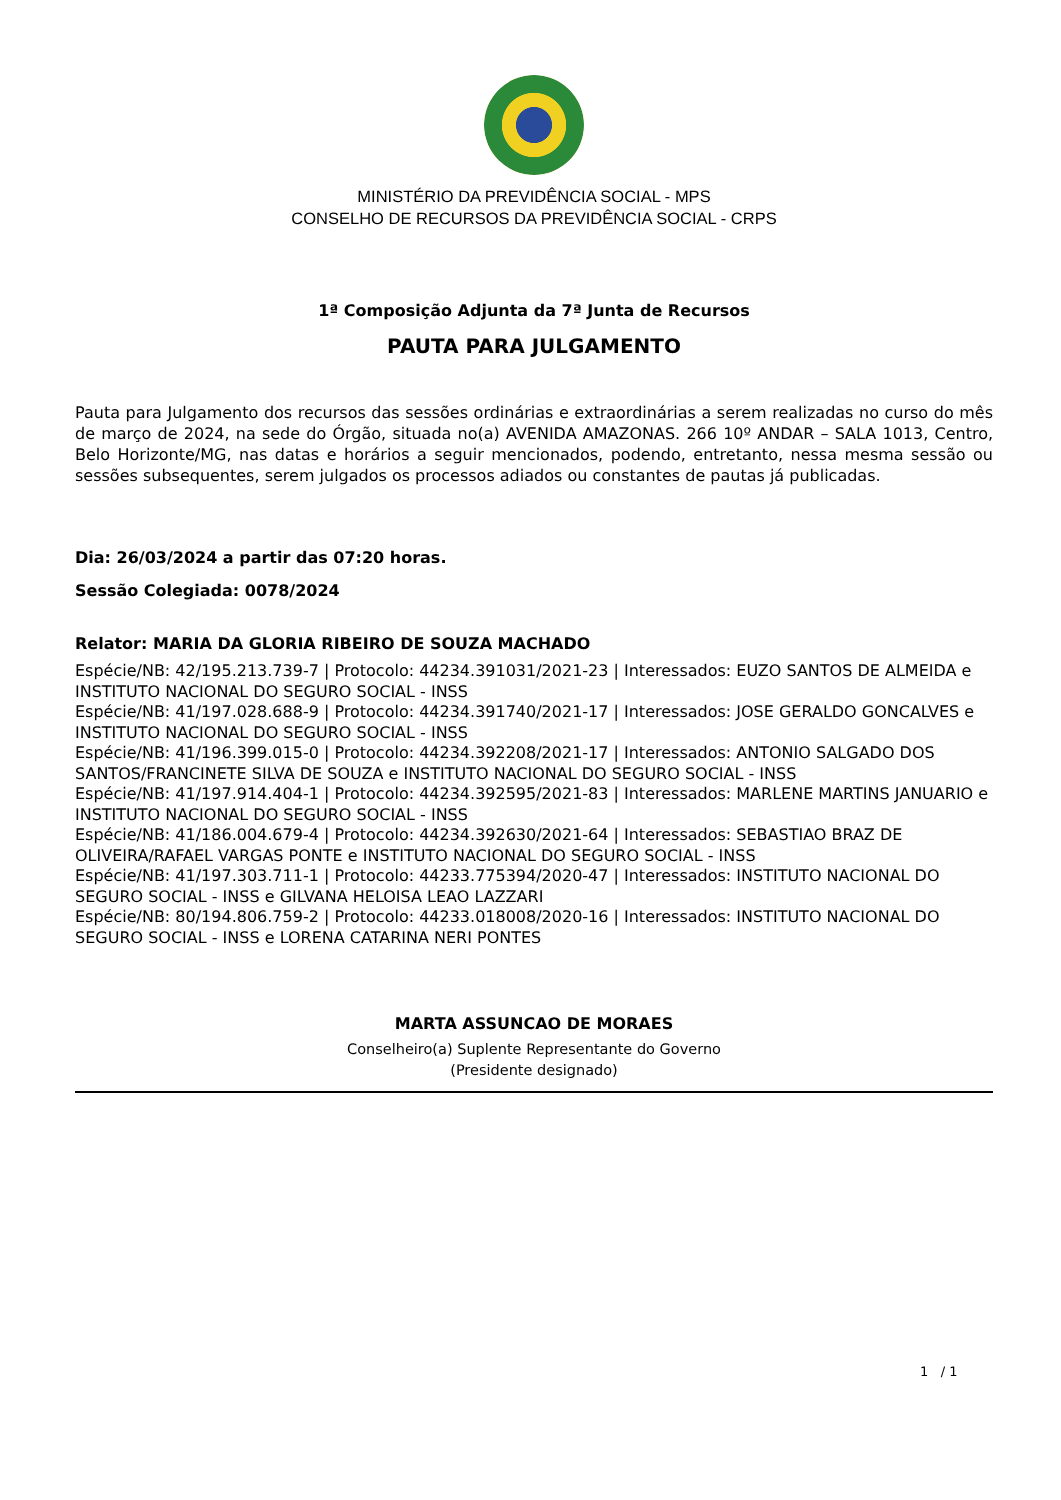MINISTÉRIO DA PREVIDÊNCIA SOCIAL - MPS
CONSELHO DE RECURSOS DA PREVIDÊNCIA SOCIAL - CRPS
1ª Composição Adjunta da 7ª Junta de Recursos
PAUTA PARA JULGAMENTO
Pauta para Julgamento dos recursos das sessões ordinárias e extraordinárias a serem realizadas no curso do mês de março de 2024, na sede do Órgão, situada no(a) AVENIDA AMAZONAS. 266 10º ANDAR – SALA 1013, Centro, Belo Horizonte/MG, nas datas e horários a seguir mencionados, podendo, entretanto, nessa mesma sessão ou sessões subsequentes, serem julgados os processos adiados ou constantes de pautas já publicadas.
Dia: 26/03/2024 a partir das 07:20 horas.
Sessão Colegiada: 0078/2024
Relator: MARIA DA GLORIA RIBEIRO DE SOUZA MACHADO
Espécie/NB: 42/195.213.739-7 | Protocolo: 44234.391031/2021-23 | Interessados: EUZO SANTOS DE ALMEIDA e INSTITUTO NACIONAL DO SEGURO SOCIAL - INSS
Espécie/NB: 41/197.028.688-9 | Protocolo: 44234.391740/2021-17 | Interessados: JOSE GERALDO GONCALVES e INSTITUTO NACIONAL DO SEGURO SOCIAL - INSS
Espécie/NB: 41/196.399.015-0 | Protocolo: 44234.392208/2021-17 | Interessados: ANTONIO SALGADO DOS SANTOS/FRANCINETE SILVA DE SOUZA e INSTITUTO NACIONAL DO SEGURO SOCIAL - INSS
Espécie/NB: 41/197.914.404-1 | Protocolo: 44234.392595/2021-83 | Interessados: MARLENE MARTINS JANUARIO e INSTITUTO NACIONAL DO SEGURO SOCIAL - INSS
Espécie/NB: 41/186.004.679-4 | Protocolo: 44234.392630/2021-64 | Interessados: SEBASTIAO BRAZ DE OLIVEIRA/RAFAEL VARGAS PONTE e INSTITUTO NACIONAL DO SEGURO SOCIAL - INSS
Espécie/NB: 41/197.303.711-1 | Protocolo: 44233.775394/2020-47 | Interessados: INSTITUTO NACIONAL DO SEGURO SOCIAL - INSS e GILVANA HELOISA LEAO LAZZARI
Espécie/NB: 80/194.806.759-2 | Protocolo: 44233.018008/2020-16 | Interessados: INSTITUTO NACIONAL DO SEGURO SOCIAL - INSS e LORENA CATARINA NERI PONTES
MARTA ASSUNCAO DE MORAES
Conselheiro(a) Suplente Representante do Governo
(Presidente designado)
1 / 1